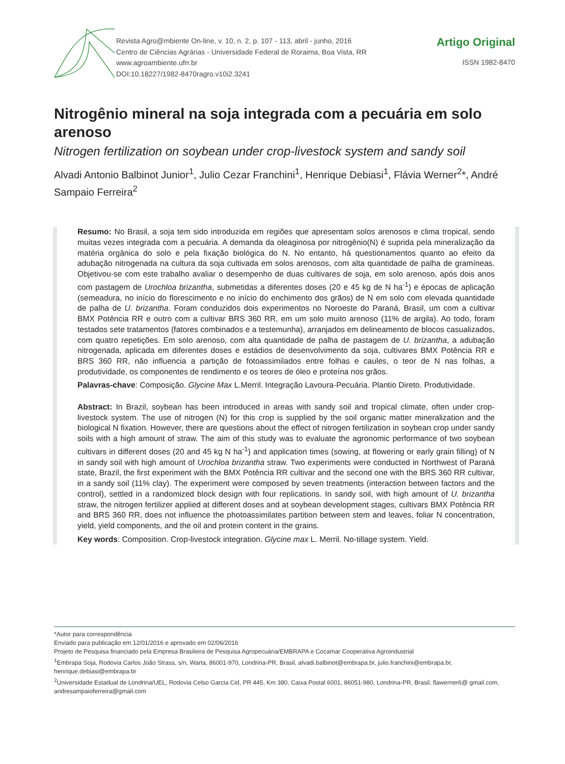Revista Agro@mbiente On-line, v. 10, n. 2, p. 107 - 113, abril - junho, 2016
Centro de Ciências Agrárias - Universidade Federal de Roraima, Boa Vista, RR
www.agroambiente.ufrr.br
DOI:10.18227/1982-8470ragro.v10i2.3241
Artigo Original
ISSN 1982-8470
Nitrogênio mineral na soja integrada com a pecuária em solo arenoso
Nitrogen fertilization on soybean under crop-livestock system and sandy soil
Alvadi Antonio Balbinot Junior<sup>1</sup>, Julio Cezar Franchini<sup>1</sup>, Henrique Debiasi<sup>1</sup>, Flávia Werner<sup>2</sup>*, André Sampaio Ferreira<sup>2</sup>
Resumo: No Brasil, a soja tem sido introduzida em regiões que apresentam solos arenosos e clima tropical, sendo muitas vezes integrada com a pecuária. A demanda da oleaginosa por nitrogênio(N) é suprida pela mineralização da matéria orgânica do solo e pela fixação biológica do N. No entanto, há questionamentos quanto ao efeito da adubação nitrogenada na cultura da soja cultivada em solos arenosos, com alta quantidade de palha de gramíneas. Objetivou-se com este trabalho avaliar o desempenho de duas cultivares de soja, em solo arenoso, após dois anos com pastagem de Urochloa brizantha, submetidas a diferentes doses (20 e 45 kg de N ha<sup>-1</sup>) e épocas de aplicação (semeadura, no início do florescimento e no início do enchimento dos grãos) de N em solo com elevada quantidade de palha de U. brizantha. Foram conduzidos dois experimentos no Noroeste do Paraná, Brasil, um com a cultivar BMX Potência RR e outro com a cultivar BRS 360 RR, em um solo muito arenoso (11% de argila). Ao todo, foram testados sete tratamentos (fatores combinados e a testemunha), arranjados em delineamento de blocos casualizados, com quatro repetições. Em solo arenoso, com alta quantidade de palha de pastagem de U. brizantha, a adubação nitrogenada, aplicada em diferentes doses e estádios de desenvolvimento da soja, cultivares BMX Potência RR e BRS 360 RR, não influencia a partição de fotoassimilados entre folhas e caules, o teor de N nas folhas, a produtividade, os componentes de rendimento e os teores de óleo e proteína nos grãos.
Palavras-chave: Composição. Glycine Max L.Merril. Integração Lavoura-Pecuária. Plantio Direto. Produtividade.
Abstract: In Brazil, soybean has been introduced in areas with sandy soil and tropical climate, often under crop-livestock system. The use of nitrogen (N) for this crop is supplied by the soil organic matter mineralization and the biological N fixation. However, there are questions about the effect of nitrogen fertilization in soybean crop under sandy soils with a high amount of straw. The aim of this study was to evaluate the agronomic performance of two soybean cultivars in different doses (20 and 45 kg N ha<sup>-1</sup>) and application times (sowing, at flowering or early grain filling) of N in sandy soil with high amount of Urochloa brizantha straw. Two experiments were conducted in Northwest of Paraná state, Brazil, the first experiment with the BMX Potência RR cultivar and the second one with the BRS 360 RR cultivar, in a sandy soil (11% clay). The experiment were composed by seven treatments (interaction between factors and the control), settled in a randomized block design with four replications. In sandy soil, with high amount of U. brizantha straw, the nitrogen fertilizer applied at different doses and at soybean development stages, cultivars BMX Potência RR and BRS 360 RR, does not influence the photoassimilates partition between stem and leaves, foliar N concentration, yield, yield components, and the oil and protein content in the grains.
Key words: Composition. Crop-livestock integration. Glycine max L. Merril. No-tillage system. Yield.
*Autor para correspondência
Enviado para publicação em 12/01/2016 e aprovado em 02/06/2016
Projeto de Pesquisa financiado pela Empresa Brasileira de Pesquisa Agropecuária/EMBRAPA e Cocamar Cooperativa Agroindustrial
<sup>1</sup> Embrapa Soja, Rodovia Carlos João Strass, s/n, Warta, 86001-970, Londrina-PR, Brasil, alvadi.balbinot@embrapa.br, julio.franchini@embrapa.br, henrique.debiasi@embrapa.br
<sup>2</sup> Universidade Estadual de Londrina/UEL, Rodovia Celso Garcia Cid, PR 445, Km 380, Caixa Postal 6001, 86051-980, Londrina-PR, Brasil, flawerner6@ gmail.com, andresampaioferreira@gmail.com